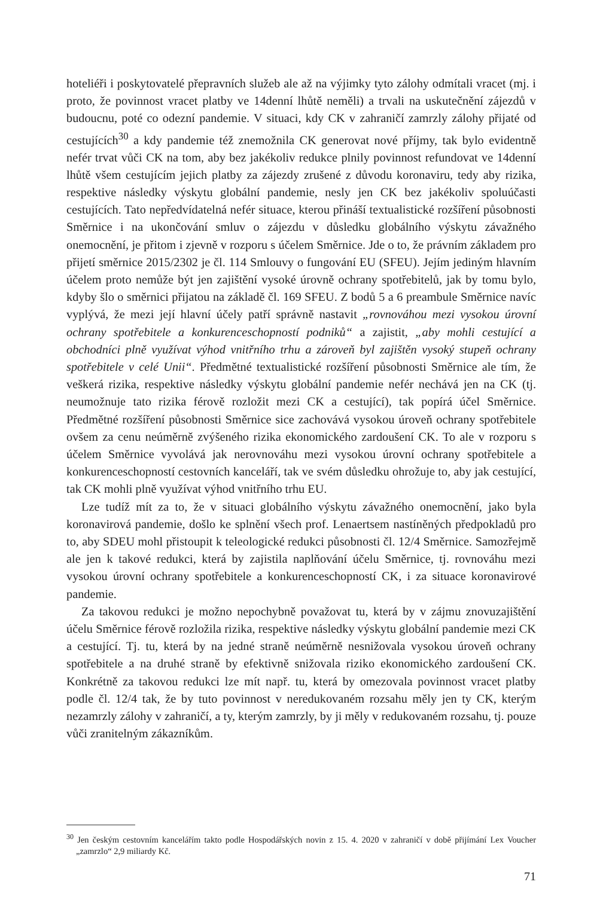hoteliéři i poskytovatelé přepravních služeb ale až na výjimky tyto zálohy odmítali vracet (mj. i proto, že povinnost vracet platby ve 14denní lhůtě neměli) a trvali na uskutečnění zájezdů v budoucnu, poté co odezní pandemie. V situaci, kdy CK v zahraničí zamrzly zálohy přijaté od cestujících<sup>30</sup> a kdy pandemie též znemožnila CK generovat nové příjmy, tak bylo evidentně nefér trvat vůči CK na tom, aby bez jakékoliv redukce plnily povinnost refundovat ve 14denní lhůtě všem cestujícím jejich platby za zájezdy zrušené z důvodu koronaviru, tedy aby rizika, respektive následky výskytu globální pandemie, nesly jen CK bez jakékoliv spoluúčasti cestujících. Tato nepředvídatelná nefér situace, kterou přináší textualistické rozšíření působnosti Směrnice i na ukončování smluv o zájezdu v důsledku globálního výskytu závažného onemocnění, je přitom i zjevně v rozporu s účelem Směrnice. Jde o to, že právním základem pro přijetí směrnice 2015/2302 je čl. 114 Smlouvy o fungování EU (SFEU). Jejím jediným hlavním účelem proto nemůže být jen zajištění vysoké úrovně ochrany spotřebitelů, jak by tomu bylo, kdyby šlo o směrnici přijatou na základě čl. 169 SFEU. Z bodů 5 a 6 preambule Směrnice navíc vyplývá, že mezi její hlavní účely patří správně nastavit „rovnováhou mezi vysokou úrovní ochrany spotřebitele a konkurenceschopností podniků“ a zajistit, „aby mohli cestující a obchodníci plně využívat výhod vnitřního trhu a zároveň byl zajištěn vysoký stupeň ochrany spotřebitele v celé Unii“. Předmětné textualistické rozšíření působnosti Směrnice ale tím, že veškerá rizika, respektive následky výskytu globální pandemie nefér nechává jen na CK (tj. neumožnuje tato rizika férově rozložit mezi CK a cestující), tak popírá účel Směrnice. Předmětné rozšíření působnosti Směrnice sice zachovává vysokou úroveň ochrany spotřebitele ovšem za cenu neúměrně zvýšeného rizika ekonomického zardoušení CK. To ale v rozporu s účelem Směrnice vyvolává jak nerovnováhu mezi vysokou úrovní ochrany spotřebitele a konkurenceschopností cestovních kanceláří, tak ve svém důsledku ohrožuje to, aby jak cestující, tak CK mohli plně využívat výhod vnitřního trhu EU.
Lze tudíž mít za to, že v situaci globálního výskytu závažného onemocnění, jako byla koronavirová pandemie, došlo ke splnění všech prof. Lenaertsem nastíněných předpokladů pro to, aby SDEU mohl přistoupit k teleologické redukci působnosti čl. 12/4 Směrnice. Samozřejmě ale jen k takové redukci, která by zajistila naplňování účelu Směrnice, tj. rovnováhu mezi vysokou úrovní ochrany spotřebitele a konkurenceschopností CK, i za situace koronavirové pandemie.
Za takovou redukci je možno nepochybně považovat tu, která by v zájmu znovuzajištění účelu Směrnice férově rozložila rizika, respektive následky výskytu globální pandemie mezi CK a cestující. Tj. tu, která by na jedné straně neúměrně nesnižovala vysokou úroveň ochrany spotřebitele a na druhé straně by efektivně snižovala riziko ekonomického zardoušení CK. Konkrétně za takovou redukci lze mít např. tu, která by omezovala povinnost vracet platby podle čl. 12/4 tak, že by tuto povinnost v neredukovaném rozsahu měly jen ty CK, kterým nezamrzly zálohy v zahraničí, a ty, kterým zamrzly, by ji měly v redukovaném rozsahu, tj. pouze vůči zranitelným zákazníkům.
<sup>30</sup> Jen českým cestovním kancelářím takto podle Hospodářských novin z 15. 4. 2020 v zahraničí v době přijímání Lex Voucher „zamrzlo“ 2,9 miliardy Kč.
71